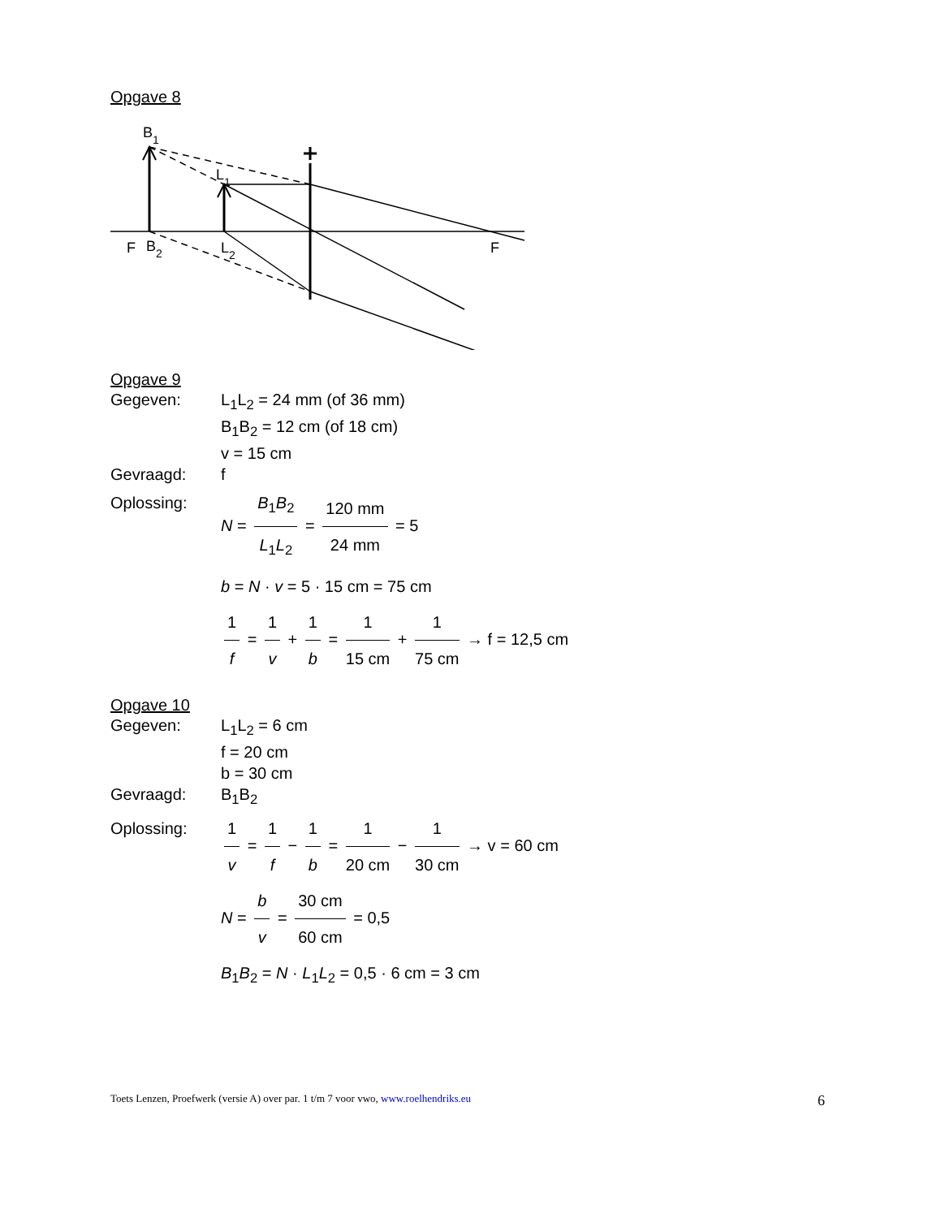Opgave 8
F
B
2
B
1
L
1
L
2
F
Opgave 9
Gegeven: L<sub>1</sub>L<sub>2</sub> = 24 mm (of 36 mm)
B<sub>1</sub>B<sub>2</sub> = 12 cm (of 18 cm)
v = 15 cm
Gevraagd: f
Oplossing: N = B<sub>1</sub>B<sub>2</sub> L<sub>1</sub>L<sub>2</sub> = 120 mm 24 mm = 5
b = N · v = 5 · 15 cm = 75 cm
1 f = 1 v + 1 b = 1 15 cm + 1 75 cm → f = 12,5 cm
Opgave 10
Gegeven: L<sub>1</sub>L<sub>2</sub> = 6 cm
f = 20 cm
b = 30 cm
Gevraagd: B<sub>1</sub>B<sub>2</sub>
Oplossing: 1 v = 1 f − 1 b = 1 20 cm − 1 30 cm → v = 60 cm
N = b v = 30 cm 60 cm = 0,5
B<sub>1</sub>B<sub>2</sub> = N · L<sub>1</sub>L<sub>2</sub> = 0,5 · 6 cm = 3 cm
Toets Lenzen, Proefwerk (versie A) over par. 1 t/m 7 voor vwo, www.roelhendriks.eu 6